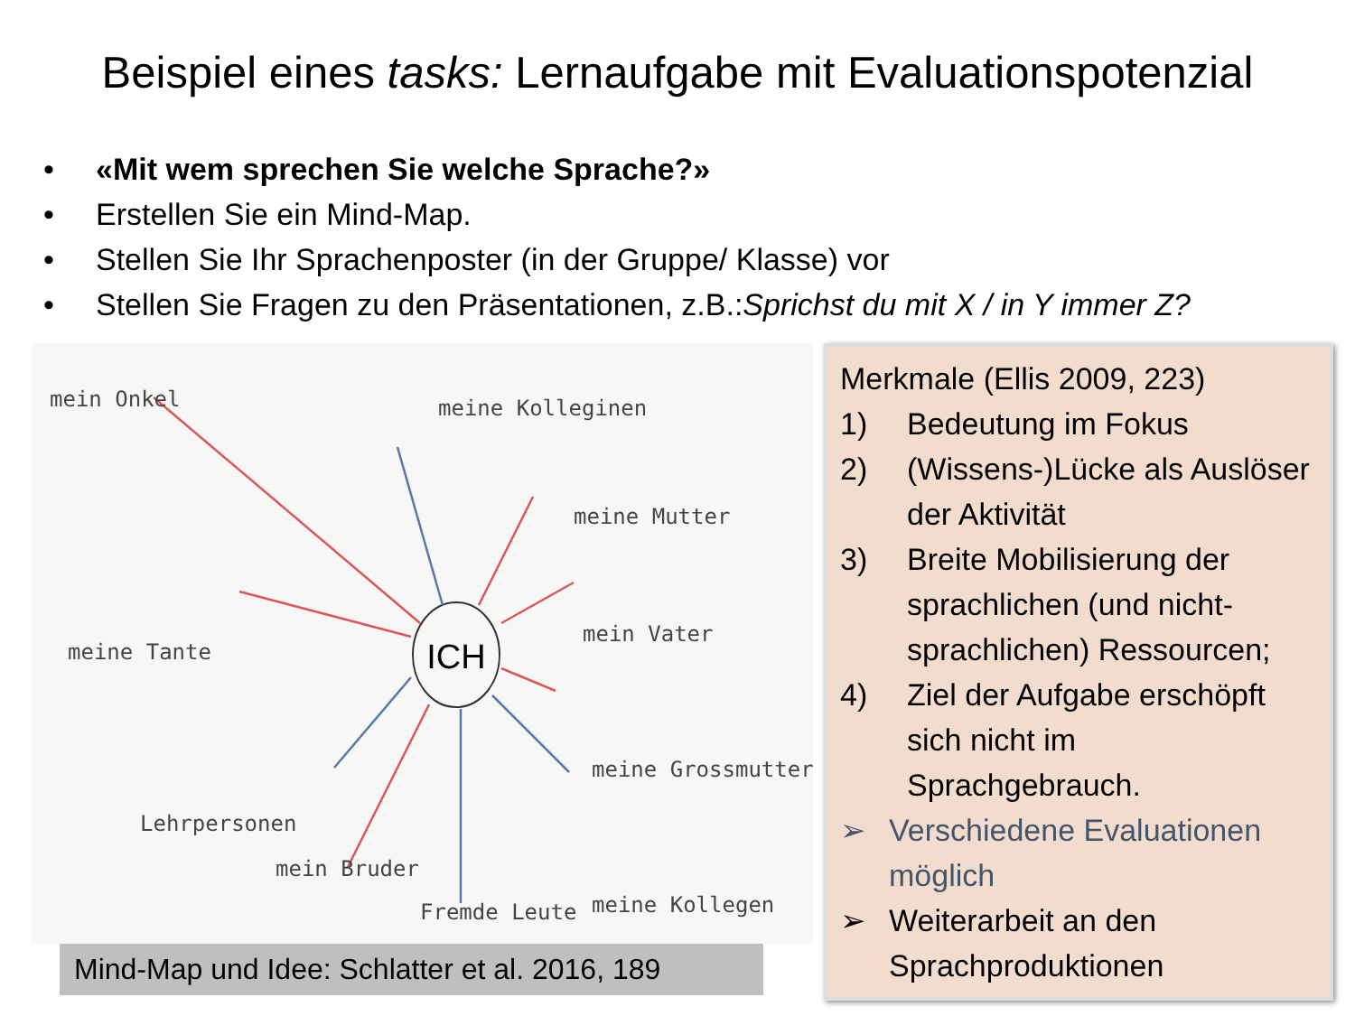Beispiel eines tasks: Lernaufgabe mit Evaluationspotenzial
• «Mit wem sprechen Sie welche Sprache?»
• Erstellen Sie ein Mind-Map.
• Stellen Sie Ihr Sprachenposter (in der Gruppe/ Klasse) vor
• Stellen Sie Fragen zu den Präsentationen, z.B.: Sprichst du mit X / in Y immer Z?
ICH
mein Onkel
meine Kolleginen
meine Mutter
meine Tante
mein Vater
meine Grossmutter
Lehrpersonen
meine Kollegen
mein Bruder
Fremde Leute
Mind-Map und Idee: Schlatter et al. 2016, 189
Merkmale (Ellis 2009, 223)
1) Bedeutung im Fokus
2) (Wissens-)Lücke als Auslöser der Aktivität
3) Breite Mobilisierung der sprachlichen (und nicht-sprachlichen) Ressourcen;
4) Ziel der Aufgabe erschöpft sich nicht im Sprachgebrauch.
➢ Verschiedene Evaluationen möglich
➢ Weiterarbeit an den Sprachproduktionen